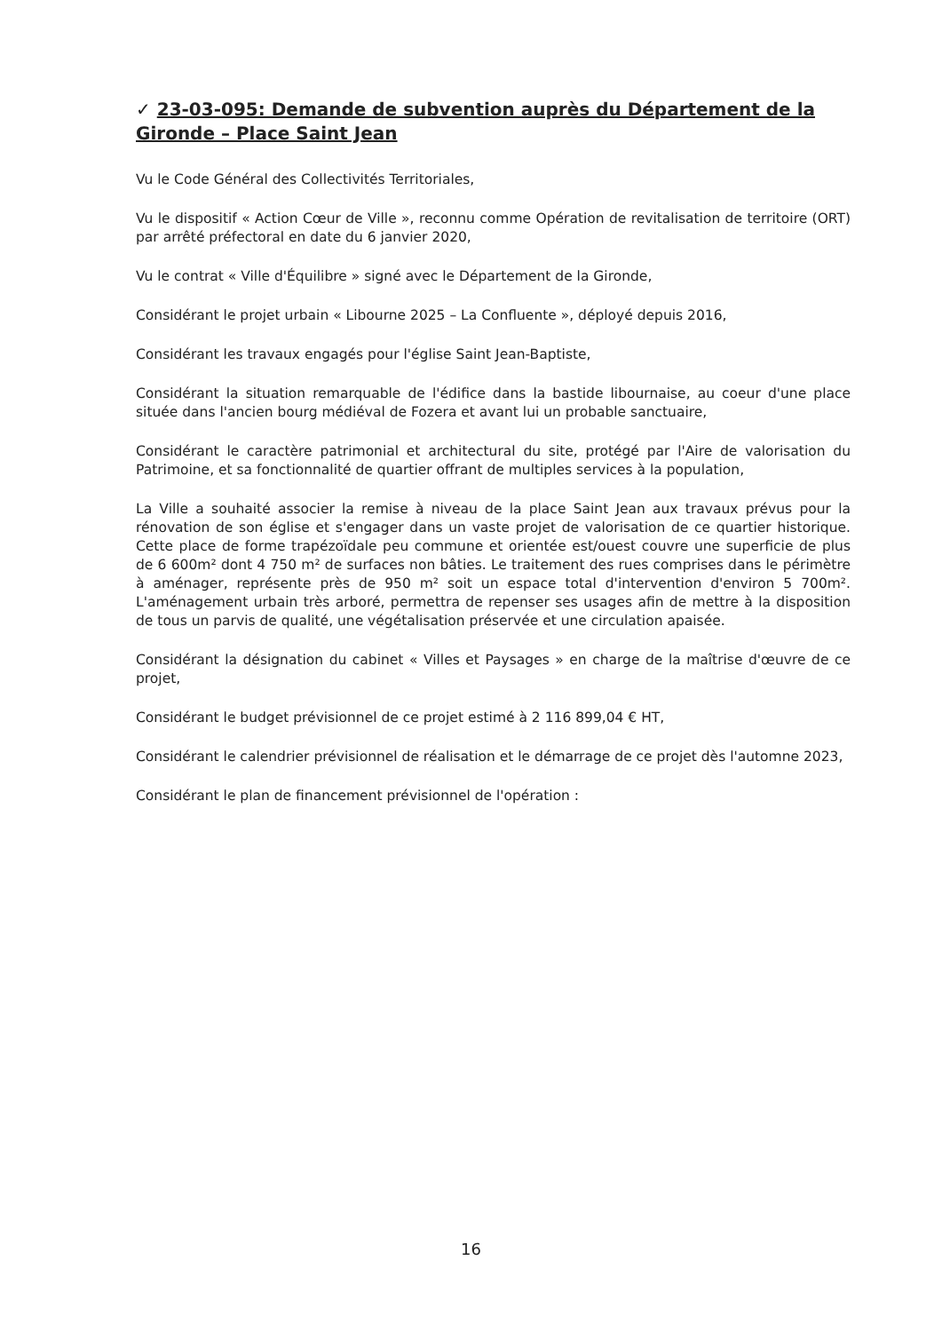✓ 23-03-095: Demande de subvention auprès du Département de la Gironde – Place Saint Jean
Vu le Code Général des Collectivités Territoriales,
Vu le dispositif « Action Cœur de Ville », reconnu comme Opération de revitalisation de territoire (ORT) par arrêté préfectoral en date du 6 janvier 2020,
Vu le contrat « Ville d'Équilibre » signé avec le Département de la Gironde,
Considérant le projet urbain « Libourne 2025 – La Confluente », déployé depuis 2016,
Considérant les travaux engagés pour l'église Saint Jean-Baptiste,
Considérant la situation remarquable de l'édifice dans la bastide libournaise, au coeur d'une place située dans l'ancien bourg médiéval de Fozera et avant lui un probable sanctuaire,
Considérant le caractère patrimonial et architectural du site, protégé par l'Aire de valorisation du Patrimoine, et sa fonctionnalité de quartier offrant de multiples services à la population,
La Ville a souhaité associer la remise à niveau de la place Saint Jean aux travaux prévus pour la rénovation de son église et s'engager dans un vaste projet de valorisation de ce quartier historique. Cette place de forme trapézoïdale peu commune et orientée est/ouest couvre une superficie de plus de 6 600m² dont 4 750 m² de surfaces non bâties. Le traitement des rues comprises dans le périmètre à aménager, représente près de 950 m² soit un espace total d'intervention d'environ 5 700m². L'aménagement urbain très arboré, permettra de repenser ses usages afin de mettre à la disposition de tous un parvis de qualité, une végétalisation préservée et une circulation apaisée.
Considérant la désignation du cabinet « Villes et Paysages » en charge de la maîtrise d'œuvre de ce projet,
Considérant le budget prévisionnel de ce projet estimé à 2 116 899,04 € HT,
Considérant le calendrier prévisionnel de réalisation et le démarrage de ce projet dès l'automne 2023,
Considérant le plan de financement prévisionnel de l'opération :
16